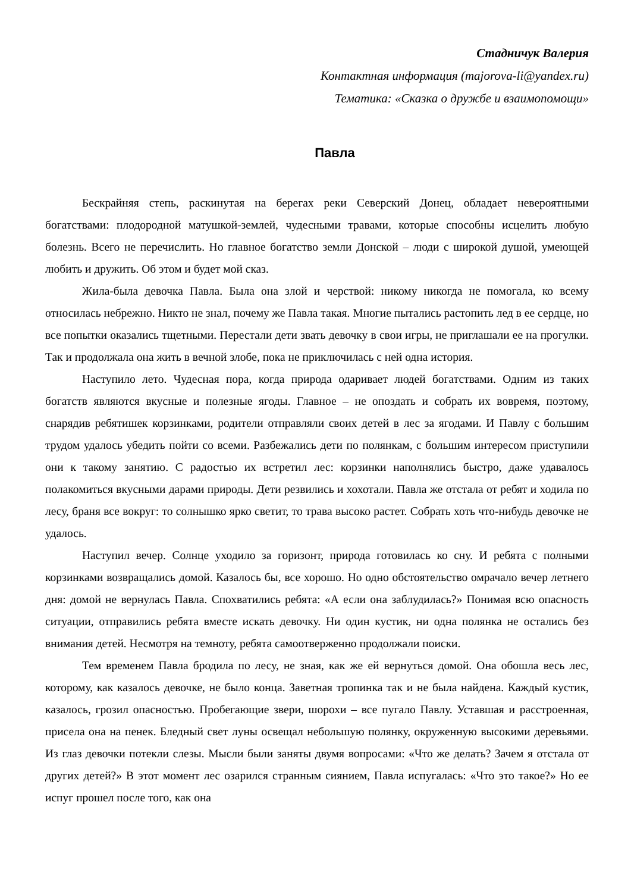Стадничук Валерия
Контактная информация (majorova-li@yandex.ru)
Тематика: «Сказка о дружбе и взаимопомощи»
Павла
Бескрайняя степь, раскинутая на берегах реки Северский Донец, обладает невероятными богатствами: плодородной матушкой-землей, чудесными травами, которые способны исцелить любую болезнь. Всего не перечислить. Но главное богатство земли Донской – люди с широкой душой, умеющей любить и дружить. Об этом и будет мой сказ.
Жила-была девочка Павла. Была она злой и черствой: никому никогда не помогала, ко всему относилась небрежно. Никто не знал, почему же Павла такая. Многие пытались растопить лед в ее сердце, но все попытки оказались тщетными. Перестали дети звать девочку в свои игры, не приглашали ее на прогулки. Так и продолжала она жить в вечной злобе, пока не приключилась с ней одна история.
Наступило лето. Чудесная пора, когда природа одаривает людей богатствами. Одним из таких богатств являются вкусные и полезные ягоды. Главное – не опоздать и собрать их вовремя, поэтому, снарядив ребятишек корзинками, родители отправляли своих детей в лес за ягодами. И Павлу с большим трудом удалось убедить пойти со всеми. Разбежались дети по полянкам, с большим интересом приступили они к такому занятию. С радостью их встретил лес: корзинки наполнялись быстро, даже удавалось полакомиться вкусными дарами природы. Дети резвились и хохотали. Павла же отстала от ребят и ходила по лесу, браня все вокруг: то солнышко ярко светит, то трава высоко растет. Собрать хоть что-нибудь девочке не удалось.
Наступил вечер. Солнце уходило за горизонт, природа готовилась ко сну. И ребята с полными корзинками возвращались домой. Казалось бы, все хорошо. Но одно обстоятельство омрачало вечер летнего дня: домой не вернулась Павла. Спохватились ребята: «А если она заблудилась?» Понимая всю опасность ситуации, отправились ребята вместе искать девочку. Ни один кустик, ни одна полянка не остались без внимания детей. Несмотря на темноту, ребята самоотверженно продолжали поиски.
Тем временем Павла бродила по лесу, не зная, как же ей вернуться домой. Она обошла весь лес, которому, как казалось девочке, не было конца. Заветная тропинка так и не была найдена. Каждый кустик, казалось, грозил опасностью. Пробегающие звери, шорохи – все пугало Павлу. Уставшая и расстроенная, присела она на пенек. Бледный свет луны освещал небольшую полянку, окруженную высокими деревьями. Из глаз девочки потекли слезы. Мысли были заняты двумя вопросами: «Что же делать? Зачем я отстала от других детей?» В этот момент лес озарился странным сиянием, Павла испугалась: «Что это такое?» Но ее испуг прошел после того, как она